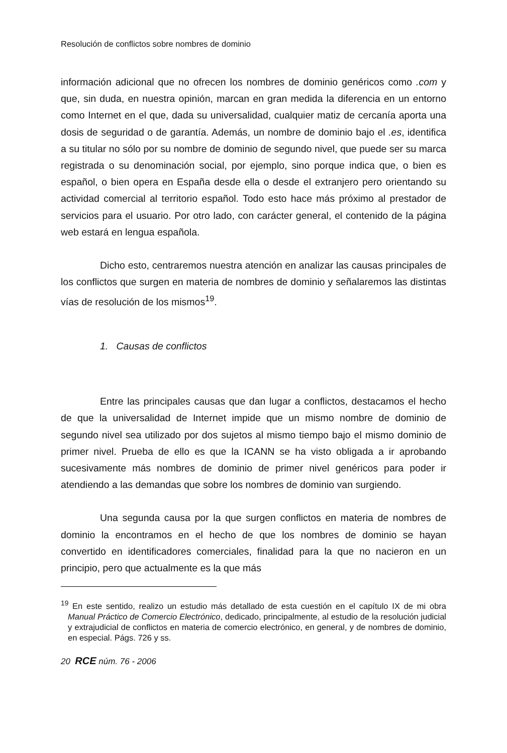Resolución de conflictos sobre nombres de dominio
información adicional que no ofrecen los nombres de dominio genéricos como .com y que, sin duda, en nuestra opinión, marcan en gran medida la diferencia en un entorno como Internet en el que, dada su universalidad, cualquier matiz de cercanía aporta una dosis de seguridad o de garantía. Además, un nombre de dominio bajo el .es, identifica a su titular no sólo por su nombre de dominio de segundo nivel, que puede ser su marca registrada o su denominación social, por ejemplo, sino porque indica que, o bien es español, o bien opera en España desde ella o desde el extranjero pero orientando su actividad comercial al territorio español. Todo esto hace más próximo al prestador de servicios para el usuario. Por otro lado, con carácter general, el contenido de la página web estará en lengua española.
Dicho esto, centraremos nuestra atención en analizar las causas principales de los conflictos que surgen en materia de nombres de dominio y señalaremos las distintas vías de resolución de los mismos<sup>19</sup>.
1. Causas de conflictos
Entre las principales causas que dan lugar a conflictos, destacamos el hecho de que la universalidad de Internet impide que un mismo nombre de dominio de segundo nivel sea utilizado por dos sujetos al mismo tiempo bajo el mismo dominio de primer nivel. Prueba de ello es que la ICANN se ha visto obligada a ir aprobando sucesivamente más nombres de dominio de primer nivel genéricos para poder ir atendiendo a las demandas que sobre los nombres de dominio van surgiendo.
Una segunda causa por la que surgen conflictos en materia de nombres de dominio la encontramos en el hecho de que los nombres de dominio se hayan convertido en identificadores comerciales, finalidad para la que no nacieron en un principio, pero que actualmente es la que más
<sup>19</sup> En este sentido, realizo un estudio más detallado de esta cuestión en el capítulo IX de mi obra Manual Práctico de Comercio Electrónico, dedicado, principalmente, al estudio de la resolución judicial y extrajudicial de conflictos en materia de comercio electrónico, en general, y de nombres de dominio, en especial. Págs. 726 y ss.
20 RCE núm. 76 - 2006